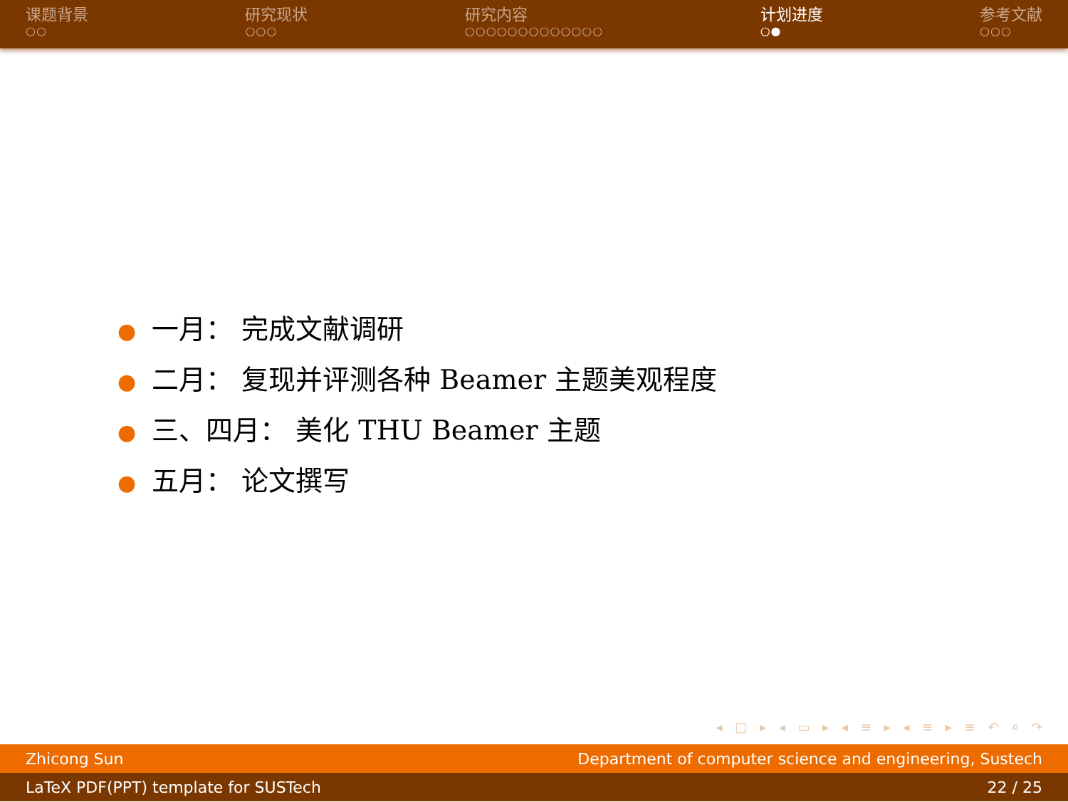课题背景
○○
研究现状
○○○
研究内容
○○○○○○○○○○○○○
计划进度
○●
参考文献
○○○
● 一月： 完成文献调研
● 二月： 复现并评测各种 Beamer 主题美观程度
● 三、四月： 美化 THU Beamer 主题
● 五月： 论文撰写
◂ □ ▸ ◂ ▭ ▸ ◂ ≡ ▸ ◂ ≡ ▸ ≡ ↶ ⌕ ↷
Zhicong Sun Department of computer science and engineering, Sustech
LaTeX PDF(PPT) template for SUSTech 22 / 25